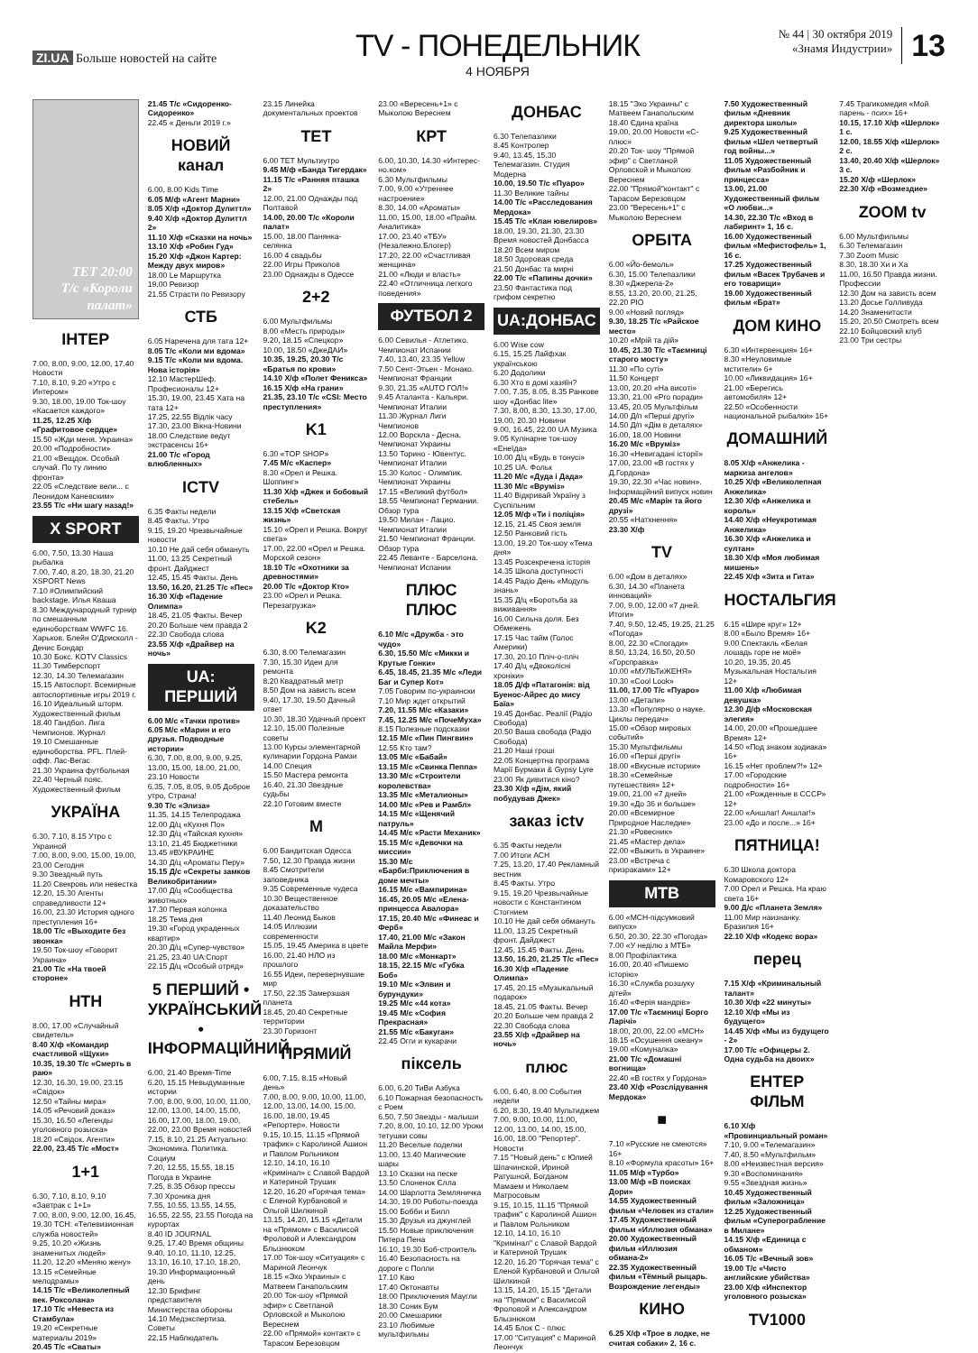ZI.UA Больше новостей на сайте
TV - ПОНЕДЕЛЬНИК
4 НОЯБРЯ
№ 44 | 30 октября 2019
«Знамя Индустрии»
13
ТЕТ 20:00
Т/с «Короли палат»
ІНТЕР
7.00, 8.00, 9.00, 12.00, 17.40 Новости
7.10, 8.10, 9.20 «Утро с Интером»
9.30, 18.00, 19.00 Ток-шоу «Касается каждого»
11.25, 12.25 Х/ф «Графитовое сердце»
15.50 «Жди меня. Украина»
20.00 «Подробности»
21.00 «Вещдок. Особый случай. По ту линию фронта»
22.05 «Следствие вели... с Леонидом Каневским»
23.55 Т/с «Ни шагу назад!»
X SPORT
6.00, 7.50, 13.30 Наша рыбалка
7.00, 7.40, 8.20, 18.30, 21.20 XSPORT News
7.10 #Олимпийский backstage. Илья Кваша
8.30 Международный турнир по смешанным единоборствам WWFC 16. Харьков. Блейн О'Дрисколл - Денис Бондар
10.30 Бокс. KOTV Classics
11.30 Тимберспорт
12.30, 14.30 Телемагазин
15.15 Автоспорт. Всемирные автоспортивные игры 2019 г.
16.10 Идеальный шторм. Художественный фильм
18.40 Гандбол. Лига Чемпионов. Журнал
19.10 Смешанные единоборства. PFL. Плей-офф. Лас-Вегас
21.30 Украина футбольная
22.40 Черный пояс. Художественный фильм
УКРАЇНА
6.30, 7.10, 8.15 Утро с Украиной
7.00, 8.00, 9.00, 15.00, 19.00, 23.00 Сегодня
9.30 Звездный путь
11.20 Свекровь или невестка
12.20, 15.30 Агенты справедливости 12+
16.00, 23.30 История одного преступления 16+
18.00 Т/с «Выходите без звонка»
19.50 Ток-шоу «Говорит Украина»
21.00 Т/с «На твоей стороне»
НТН
8.00, 17.00 «Случайный свидетель»
8.40 Х/ф «Командир счастливой «Щуки»
10.35, 19.30 Т/с «Смерть в раю»
12.30, 16.30, 19.00, 23.15 «Свідок»
12.50 «Тайны мира»
14.05 «Речовий доказ»
15.30, 16.50 «Легенды уголовного розыска»
18.20 «Свідок. Агенти»
22.00, 23.45 Т/с «Мост»
1+1
6.30, 7.10, 8.10, 9.10 «Завтрак с 1+1»
7.00, 8.00, 9.00, 12.00, 16.45, 19.30 ТСН: «Телевизионная служба новостей»
9.25, 10.20 «Жизнь знаменитых людей»
11.20, 12.20 «Меняю жену»
13.15 «Семейные мелодрамы»
14.15 Т/с «Великолепный век. Роксолана»
17.10 Т/с «Невеста из Стамбула»
19.20 «Секретные материалы 2019»
20.45 Т/с «Сваты»
21.45 Т/с «Сидоренко-Сидоренко»
22.45 « Деньги 2019 г.»
НОВИЙ канал
6.00, 8.00 Kids Time
6.05 М/ф «Агент Марни»
8.05 Х/ф «Доктор Дулиттл»
9.40 Х/ф «Доктор Дулиттл 2»
11.10 Х/ф «Сказки на ночь»
13.10 Х/ф «Робин Гуд»
15.20 Х/ф «Джон Картер: Между двух миров»
18.00 Le Маршрутка
19.00 Ревизор
21.55 Страсти по Ревизору
СТБ
6.05 Наречена для тата 12+
8.05 Т/с «Коли ми вдома»
9.15 Т/с «Коли ми вдома. Нова історія»
12.10 МастерШеф. Професионалы 12+
15.30, 19.00, 23.45 Хата на тата 12+
17.25, 22.55 Відлік часу
17.30, 23.00 Вікна-Новини
18.00 Следствие ведут экстрасенсы 16+
21.00 Т/с «Город влюбленных»
ICTV
6.35 Факты недели
8.45 Факты. Утро
9.15, 19.20 Чрезвычайные новости
10.10 Не дай себя обмануть
11.00, 13.25 Секретный фронт. Дайджест
12.45, 15.45 Факты. День
13.50, 16.20, 21.25 Т/с «Пес»
16.30 Х/ф «Падение Олимпа»
18.45, 21.05 Факты. Вечер
20.20 Больше чем правда 2
22.30 Свобода слова
23.55 Х/ф «Драйвер на ночь»
UA: ПЕРШИЙ
6.00 М/с «Тачки против»
6.05 М/с «Марин и его друзья. Подводные истории»
6.30, 7.00, 8.00, 9.00, 9.25, 13.00, 15.00, 18.00, 21.00, 23.10 Новости
6.35, 7.05, 8.05, 9.05 Доброе утро, Страна!
9.30 Т/с «Элиза»
11.35, 14.15 Телепродажа
12.00 Д/ц «Кухня По»
12.30 Д/ц «Тайская кухня»
13.10, 21.45 Бюджетники
13.45 #ВУКРАИНЕ
14.30 Д/ц «Ароматы Перу»
15.15 Д/с «Секреты замков Великобритании»
17.00 Д/ц «Сообщества животных»
17.30 Первая колонка
18.25 Тема дня
19.30 «Город украденных квартир»
20.30 Д/ц «Супер-чувство»
21.25, 23.40 UA:Спорт
22.15 Д/ц «Особый отряд»
5 ПЕРШИЙ • УКРАЇНСЬКИЙ • ІНФОРМАЦІЙНИЙ
6.00, 21.40 Время-Time
6.20, 15.15 Невыдуманные истории
7.00, 8.00, 9.00, 10.00, 11.00, 12.00, 13.00, 14.00, 15.00, 16.00, 17.00, 18.00, 19.00, 22.00, 23.00 Время новостей
7.15, 8.10, 21.25 Актуально: Экономика. Политика. Социум
7.20, 12.55, 15.55, 18.15 Погода в Украине
7.25, 8.35 Обзор прессы
7.30 Хроника дня
7.55, 10.55, 13.55, 14.55, 16.55, 22.55, 23.55 Погода на курортах
8.40 ID JOURNAL
9.25, 17.40 Время общины
9.40, 10.10, 11.10, 12.25, 13.10, 16.10, 17.10, 18.20, 19.30 Информационный день
12.30 Брифинг представителя Министерства обороны
14.10 Медэкспертиза. Советы
22.15 Наблюдатель
23.15 Линейка документальных проектов
ТЕТ
6.00 ТЕТ Мультиутро
9.45 М/ф «Банда Тигердак»
11.15 Т/с «Ранняя пташка 2»
12.00, 21.00 Однажды под Полтавой
14.00, 20.00 Т/с «Короли палат»
15.00, 18.00 Панянка-селянка
16.00 4 свадьбы
22.00 Игры Приколов
23.00 Однажды в Одессе
2+2
6.00 Мультфильмы
8.00 «Месть природы»
9.20, 18.15 «Спецкор»
10.00, 18.50 «ДжеДАИ»
10.35, 19.25, 20.30 Т/с «Братья по крови»
14.10 Х/ф «Полет Феникса»
16.15 Х/ф «На грани»
21.35, 23.10 Т/с «CSI: Место преступления»
K1
6.30 «TOP SHOP»
7.45 М/с «Каспер»
8.30 «Орел и Решка. Шоппинг»
11.30 Х/ф «Джек и бобовый стебель»
13.15 Х/ф «Светская жизнь»
15.10 «Орел и Решка. Вокруг света»
17.00, 22.00 «Орел и Решка. Морской сезон»
18.10 Т/с «Охотники за древностями»
20.00 Т/с «Доктор Кто»
23.00 «Орел и Решка. Перезагрузка»
K2
6.30, 8.00 Телемагазин
7.30, 15.30 Идеи для ремонта
8.20 Квадратный метр
8.50 Дом на зависть всем
9.40, 17.30, 19.50 Дачный ответ
10.30, 18.30 Удачный проект
12.10, 15.00 Полезные советы
13.00 Курсы элементарной кулинарии Гордона Рамзи
14.00 Специя
15.50 Мастера ремонта
16.40, 21.30 Звездные судьбы
22.10 Готовим вместе
M
6.00 Бандитская Одесса
7.50, 12.30 Правда жизни
8.45 Смотрители заповедника
9.35 Современные чудеса
10.30 Вещественное доказательство
11.40 Леонид Быков
14.05 Иллюзии современности
15.05, 19.45 Америка в цвете
16.00, 21.40 НЛО из прошлого
16.55 Идеи, перевернувшие мир
17.50, 22.35 Замерзшая планета
18.45, 20.40 Секретные территории
23.30 Горизонт
ПРЯМИЙ
6.00, 7.15, 8.15 «Новый день»
7.00, 8.00, 9.00, 10.00, 11.00, 12.00, 13.00, 14.00, 15.00, 16.00, 18.00, 19.45 «Репортер». Новости
9.15, 10.15, 11.15 «Прямой трафик» с Каролиной Ашион и Павлом Рольником
12.10, 14.10, 16.10 «Кримінал» с Славой Вардой и Катериной Трушик
12.20, 16.20 «Горячая тема» с Еленой Курбановой и Ольгой Шилкиной
13.15, 14.20, 15.15 «Детали на «Прямом» с Василисой Фроловой и Александром Блызнюком
17.00 Ток-шоу «Ситуация» с Мариной Леончук
18.15 «Эхо Украины» с Матвеем Ганапольским
20.00 Ток-шоу «Прямой эфир» с Светланой Орловской и Мыколою Вереснем
22.00 «Прямой» контакт» с Тарасом Березовцом
23.00 «Вересень+1» с Мыколою Вереснем
КРТ
6.00, 10.30, 14.30 «Интерес-но.ком»
6.30 Мультфильмы
7.00, 9.00 «Утреннее настроение»
8.30, 14.00 «Ароматы»
11.00, 15.00, 18.00 «Прайм. Аналитика»
17.00, 23.40 «ТБУ» (Незалежно.Блогер)
17.20, 22.00 «Счастливая женщина»
21.00 «Люди и власть»
22.40 «Отличница легкого поведения»
ФУТБОЛ 2
6.00 Севилья - Атлетико. Чемпионат Испании
7.40, 13.40, 23.35 Yellow
7.50 Сент-Этьен - Монако. Чемпионат Франции
9.30, 21.35 «AUTO ГОЛ!»
9.45 Аталанта - Кальяри. Чемпионат Италии
11.30 Журнал Лиги Чемпионов
12.00 Ворскла - Десна. Чемпионат Украины
13.50 Торино - Ювентус. Чемпионат Италии
15.30 Колос - Олимпик. Чемпионат Украины
17.15 «Великий футбол»
18.55 Чемпионат Германии. Обзор тура
19.50 Милан - Лацио. Чемпионат Италии
21.50 Чемпионат Франции. Обзор тура
22.45 Леванте - Барселона. Чемпионат Испании
ПЛЮС ПЛЮС
6.10 М/с «Дружба - это чудо»
6.30, 15.50 М/с «Микки и Крутые Гонки»
6.45, 18.45, 21.35 М/с «Леди Баг и Супер Кот»
7.05 Говорим по-украински
7.10 Мир ждет открытий
7.20, 11.55 М/с «Казаки»
7.45, 12.25 М/с «ПочеМуха»
8.15 Полезные подсказки
12.15 М/с «Пин Пингвин»
12.55 Кто там?
13.05 М/с «Бабай»
13.15 М/с «Свинка Пеппа»
13.30 М/с «Строители королевства»
13.35 М/с «Металионы»
14.00 М/с «Рев и Рамбл»
14.15 М/с «Щенячий патруль»
14.45 М/с «Расти Механик»
15.15 М/с «Девочки на миссии»
15.30 М/с «Барби:Приключения в доме мечты»
16.15 М/с «Вампирина»
16.45, 20.05 М/с «Елена-принцесса Авалора»
17.15, 20.40 М/с «Финеас и Ферб»
17.40, 21.00 М/с «Закон Майла Мерфи»
18.00 М/с «Монкарт»
18.15, 22.15 М/с «Губка Боб»
19.10 М/с «Элвин и бурундуки»
19.25 М/с «44 кота»
19.45 М/с «София Прекрасная»
21.55 М/с «Бакуган»
22.45 Огги и кукарачи
піксель
6.00, 6.20 ТиВи Азбука
6.10 Пожарная безопасность с Роем
6.50, 7.50 Звезды - малыши
7.20, 8.00, 10.10, 12.00 Уроки тетушки совы
11.20 Веселые поделки
13.00, 13.40 Магические шары
13.10 Сказки на песке
13.50 Слоненок Єлла
14.00 Шарлотта Земляничка
14.30, 19.00 Роботы-поезда
15.00 Бобби и Билл
15.30 Друзья из джунглей
15.50 Новые приключения Питера Пена
16.10, 19.30 Боб-строитель
16.40 Безопасность на дороге с Полли
17.10 Каю
17.40 Октонавты
18.00 Приключения Маугли
18.30 Соник Бум
20.00 Смешарики
23.10 Любимые мультфильмы
ДОНБАС
6.30 Телепазлики
8.45 Контролер
9.40, 13.45, 15.30 Телемагазин. Студия Модерна
10.00, 19.50 Т/с «Пуаро»
11.30 Великие тайны
14.00 Т/с «Расследования Мердока»
15.45 Т/с «Клан ювелиров»
18.00, 19.30, 21.30, 23.30 Время новостей Донбасса
18.20 Всем миром
18.50 Здоровая среда
21.50 Донбас та мирні
22.00 Т/с «Папины дочки»
23.50 Фантастика под грифом секретно
UA:ДОНБАС
6.00 Wise cow
6.15, 15.25 Лайфхак українською
6.20 Додолики
6.30 Хто в домі хазяїн?
7.00, 7.35, 8.05, 8.35 Ранкове шоу «Донбас lite»
7.30, 8.00, 8.30, 13.30, 17.00, 19.00, 20.30 Новини
9.00, 16.45, 22.00 UA Музика
9.05 Кулінарне ток-шоу «Енеїда»
10.00 Д/ц «Будь в тонусі»
10.25 UA. Фольк
11.20 М/с «Дуда і Дада»
11.30 М/с «Вруміз»
11.40 Відкривай Україну з Суспільним
12.05 М/ф «Ти і поліція»
12.15, 21.45 Своя земля
12.50 Ранковий гість
13.00, 19.20 Ток-шоу «Тема дня»
13.45 Розсекречена історія
14.35 Школа доступності
14.45 Радіо День «Модуль знань»
15.35 Д/ц «Боротьба за виживання»
16.00 Сильна доля. Без Обмежень
17.15 Час тайм (Голос Америки)
17.30, 20.10 Пліч-о-пліч
17.40 Д/ц «Двоколісні хроніки»
18.05 Д/ф «Патагонія: від Буенос-Айрес до мису Баїа»
19.45 Донбас. Реалії (Радіо Свобода)
20.50 Ваша свобода (Радіо Свобода)
21.20 Наші гроші
22.05 Концертна програма Марії Бурмаки & Gypsy Lyre
23.00 Як дивитися кіно?
23.30 Х/ф «Дім, який побудував Джек»
заказ ictv
6.35 Факты недели
7.00 Итоги АСН
7.25, 13.20, 17.40 Рекламный вестник
8.45 Факты. Утро
9.15, 19.20 Чрезвычайные новости с Константином Стогнием
10.10 Не дай себя обмануть
11.00, 13.25 Секретный фронт. Дайджест
12.45, 15.45 Факты. День
13.50, 16.20, 21.25 Т/с «Пес»
16.30 Х/ф «Падение Олимпа»
17.45, 20.15 «Музыкальный подарок»
18.45, 21.05 Факты. Вечер
20.20 Больше чем правда 2
22.30 Свобода слова
23.55 Х/ф «Драйвер на ночь»
плюс
6.00, 6.40, 8.00 События недели
6.20, 8.30, 19.40 Мультиджем
7.00, 9.00, 10.00, 11.00, 12.00, 13.00, 14.00, 15.00, 16.00, 18.00 "Репортер". Новости
7.15 "Новый день" с Юлией Шпачинской, Ириной Ратушной, Богданом Мамаем и Николаем Матросовым
9.15, 10.15, 11.15 "Прямой трафик" с Каролиной Ашион и Павлом Рольником
12.10, 14.10, 16.10 "Кримінал" с Славой Вардой и Катериной Трушик
12.20, 16.20 "Горячая тема" с Еленой Курбановой и Ольгой Шилкиной
13.15, 14.20, 15.15 "Детали на "Прямом" с Василисой Фроловой и Александром Блызнюком
14.45 Блок С - плюс
17.00 "Ситуация" с Мариной Леончук
18.15 "Эхо Украины" с Матвеем Ганапольским
18.40 Єдина країна
19.00, 20.00 Новости «С-плюс»
20.20 Ток- шоу "Прямой эфир" с Светланой Орловской и Мыколою Вереснем
22.00 "Прямой"контакт" с Тарасом Березовцом
23.00 "Вересень+1" с Мыколою Вереснем
ОРБІТА
6.00 «Йо-бемоль»
6.30, 15.00 Телепазлики
8.30 «Джерела-2»
8.55, 13.20, 20.00, 21.25, 22.20 РІО
9.00 «Новий погляд»
9.30, 18.25 Т/с «Райское место»
10.20 «Мрій та дій»
10.45, 21.30 Т/с «Таємниці старого мосту»
11.30 «По суті»
11.50 Концерт
13.00, 20.20 «На висоті»
13.30, 21.00 «Pro поради»
13.45, 20.05 Мультфільм
14.00 Д/п «Перші другі»
14.50 Д/п «Дім в деталях»
16.00, 18.00 Новини
16.20 М/с «Вруміз»
16.30 «Невигадані історії»
17.00, 23.00 «В гостях у Д.Гордона»
19.30, 22.30 «Час новин». Інформаційний випуск новин
20.45 М/с «Марін та його друзі»
20.55 «Натхнення»
23.30 Х/ф
TV
6.00 «Дом в деталях»
6.30, 14.30 «Планета инноваций»
7.00, 9.00, 12.00 «7 дней. Итоги»
7.40, 9.50, 12.45, 19.25, 21.25 «Погода»
8.00, 22.30 «Спогади»
8.50, 13.24, 16.50, 20.50 «Горсправка»
10.00 «МУЛЬТиЖЕНЯ»
10.30 «Cool Look»
11.00, 17.00 Т/с «Пуаро»
13.00 «Детали»
13.30 «Популярно о науке. Циклы передач»
15.00 «Обзор мировых событий»
15.30 Мультфильмы
16.00 «Перші другі»
18.00 «Вкусные истории»
18.30 «Семейные путешествия» 12+
19.00, 21.00 «7 дней»
19.30 «До 36 и больше»
20.00 «Всемирное Природное Наследие»
21.30 «Ровесник»
21.45 «Мастер дела»
22.00 «Выжить в Украине»
23.00 «Встреча с призраками» 12+
МТВ
6.00 «МСН-підсумковий випуск»
6.50, 20.30, 22.30 «Погода»
7.00 «У неділю з МТБ»
8.00 Профілактика
16.00, 20.40 «Пишемо історію»
16.30 «Служба розшуку дітей»
16.40 «Ферія мандрів»
17.00 Т/с «Таємниці Борго Ларічі»
18.00, 20.00, 22.00 «МСН»
18.15 «Осушення океану»
19.00 «Комуналка»
21.00 Т/с «Домашні вогнища»
22.40 «В гостях у Гордона»
23.40 Х/ф «Розслідування Мердока»
■
7.10 «Русские не смеются» 16+
8.10 «Формула красоты» 16+
11.05 М/ф «Турбо»
13.00 М/ф «В поисках Дори»
14.55 Художественный фильм «Человек из стали»
17.45 Художественный фильм «Иллюзия обмана»
20.00 Художественный фильм «Иллюзия обмана-2»
22.35 Художественный фильм «Тёмный рыцарь. Возрождение легенды»
КИНО
6.25 Х/ф «Трое в лодке, не считая собаки» 2, 16 с.
7.50 Художественный фильм «Дневник директора школы»
9.25 Художественный фильм «Шел четвертый год войны...»
11.05 Художественный фильм «Разбойник и принцесса»
13.00, 21.00 Художественный фильм «О любви...»
14.30, 22.30 Т/с «Вход в лабиринт» 1, 16 с.
16.00 Художественный фильм «Мефистофель» 1, 16 с.
17.25 Художественный фильм «Васек Трубачев и его товарищи»
19.00 Художественный фильм «Брат»
ДОМ КИНО
6.30 «Интервенция» 16+
8.30 «Неуловимые мстители» 6+
10.00 «Ликвидация» 16+
21.00 «Берегись автомобиля» 12+
22.50 «Особенности национальной рыбалки» 16+
ДОМАШНИЙ
8.05 Х/ф «Анжелика - маркиза ангелов»
10.25 Х/ф «Великолепная Анжелика»
12.30 Х/ф «Анжелика и король»
14.40 Х/ф «Неукротимая Анжелика»
16.30 Х/ф «Анжелика и султан»
18.30 Х/ф «Моя любимая мишень»
22.45 Х/ф «Зита и Гита»
НОСТАЛЬГИЯ
6.15 «Шире круг» 12+
8.00 «Было Время» 16+
9.00 Спектакль «Белая лошадь горе не моё»
10.20, 19.35, 20.45 Музыкальная Ностальгия 12+
11.00 Х/ф «Любимая девушка»
12.30 Д/ф «Московская элегия»
14.00, 20.00 «Прошедшее Время» 12+
14.50 «Под знаком зодиака» 16+
16.15 «Нет проблем?!» 12+
17.00 «Городские подробности» 16+
21.00 «Рожденные в СССР» 12+
22.00 «Аншлаг! Аншлаг!»
23.00 «До и после...» 16+
ПЯТНИЦА!
6.30 Школа доктора Комаровского 12+
7.00 Орел и Решка. На краю света 16+
9.00 Д/с «Планета Земля»
11.00 Мир наизнанку. Бразилия 16+
22.10 Х/ф «Кодекс вора»
перец
7.15 Х/ф «Криминальный талант»
10.30 Х/ф «22 минуты»
12.10 Х/ф «Мы из будущего»
14.45 Х/ф «Мы из будущего - 2»
17.00 Т/с «Офицеры 2. Одна судьба на двоих»
ЕНТЕР ФІЛЬМ
6.10 Х/ф «Провинциальный роман»
7.10, 9.00 «Телемагазин»
7.40, 8.50 «Мультфильм»
8.00 «Неизвестная версия»
9.30 «Воспоминания»
9.55 «Звездная жизнь»
10.45 Художественный фильм «Заложница»
12.25 Художественный фильм «Суперограбление в Милане»
14.15 Х/ф «Единица с обманом»
16.05 Т/с «Вечный зов»
19.00 Т/с «Чисто английские убийства»
23.00 Х/ф «Инспектор уголовного розыска»
TV1000
7.45 Трагикомедия «Мой парень - псих» 16+
10.15, 17.10 Х/ф «Шерлок» 1 с.
12.00, 18.55 Х/ф «Шерлок» 2 с.
13.40, 20.40 Х/ф «Шерлок» 3 с.
15.20 Х/ф «Шерлок»
22.30 Х/ф «Возмездие»
ZOOM tv
6.00 Мультфильмы
6.30 Телемагазин
7.30 Zoom Music
8.30, 18.30 Хи и Ха
11.00, 16.50 Правда жизни. Профессии
12.30 Дом на зависть всем
13.20 Досье Голливуда
14.20 Знаменитости
15.20, 20.50 Смотреть всем
22.10 Бойцовский клуб
23.00 Три сестры